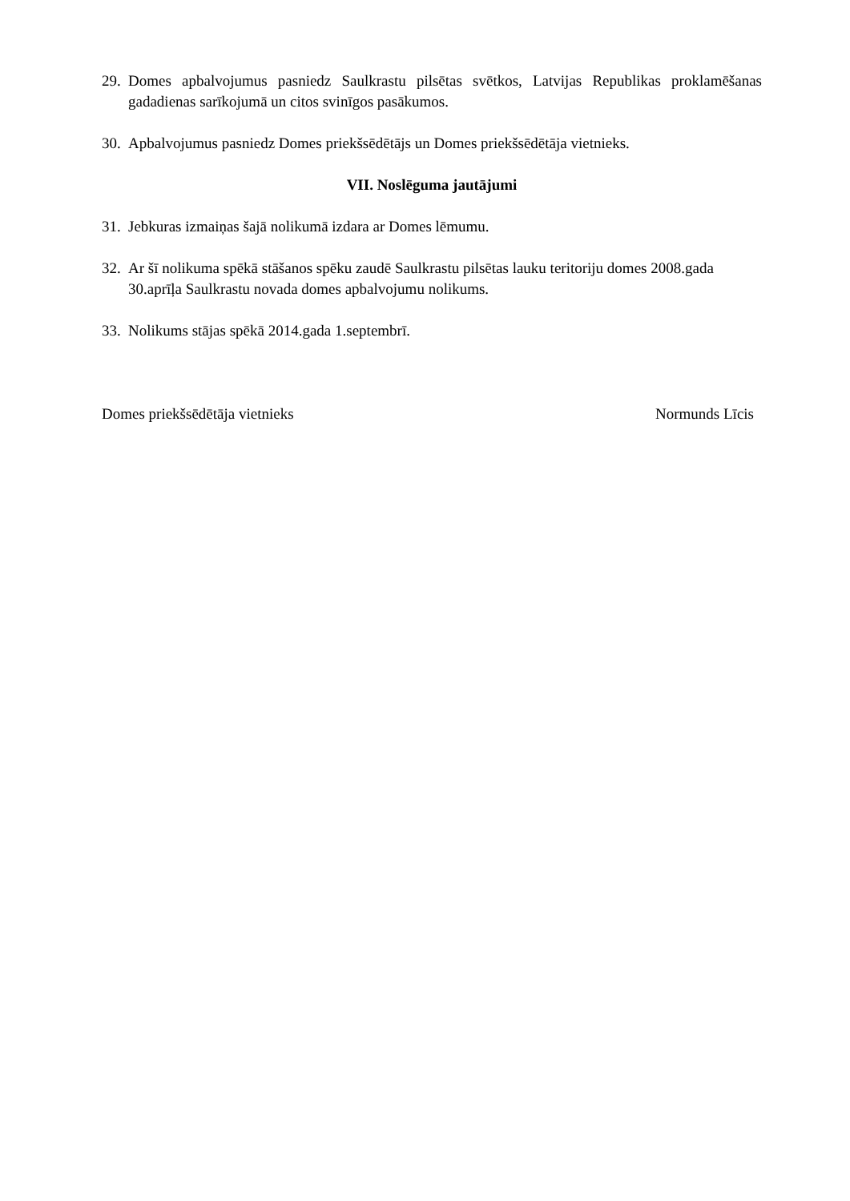29. Domes apbalvojumus pasniedz Saulkrastu pilsētas svētkos, Latvijas Republikas proklamēšanas gadadienas sarīkojumā un citos svinīgos pasākumos.
30. Apbalvojumus pasniedz Domes priekšsēdētājs un Domes priekšsēdētāja vietnieks.
VII. Noslēguma jautājumi
31. Jebkuras izmaiņas šajā nolikumā izdara ar Domes lēmumu.
32. Ar šī nolikuma spēkā stāšanos spēku zaudē Saulkrastu pilsētas lauku teritoriju domes 2008.gada 30.aprīļa Saulkrastu novada domes apbalvojumu nolikums.
33. Nolikums stājas spēkā 2014.gada 1.septembrī.
Domes priekšsēdētāja vietnieks Normunds Līcis